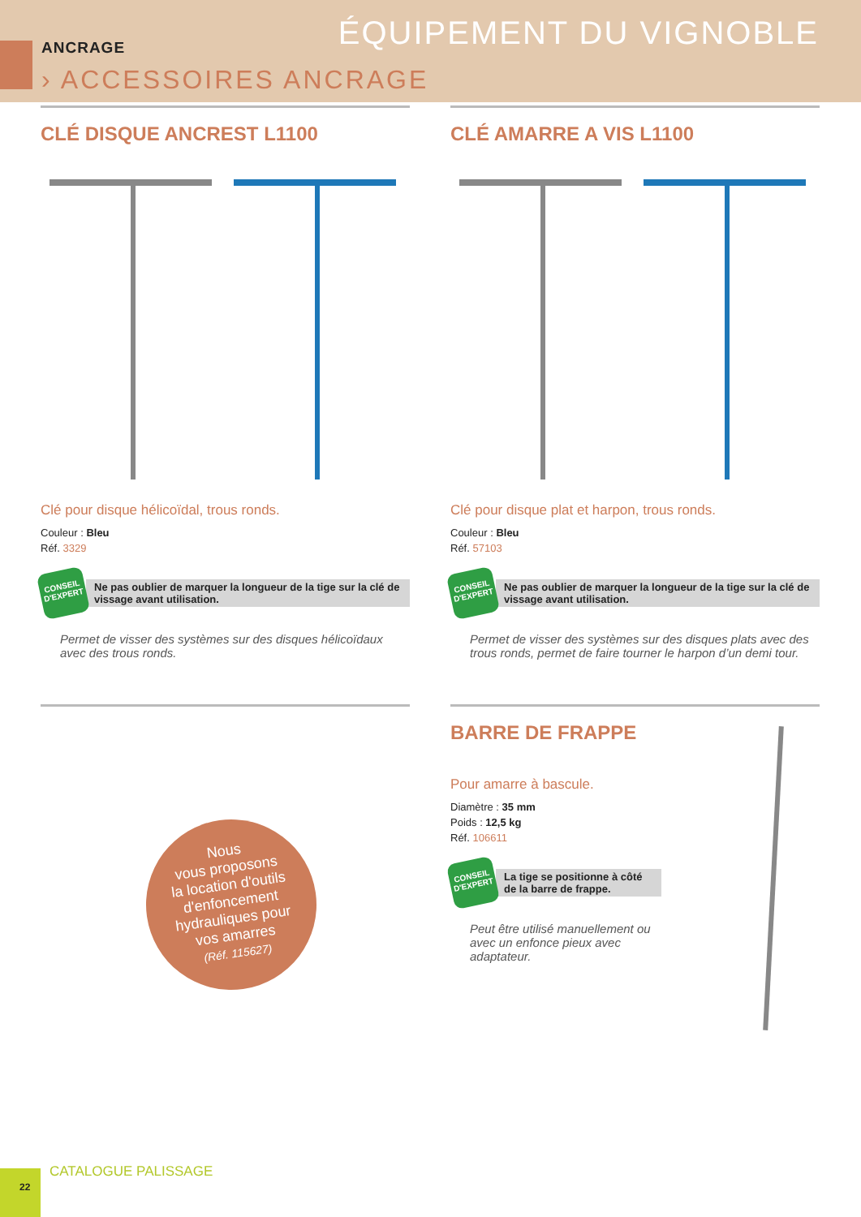ÉQUIPEMENT DU VIGNOBLE ANCRAGE
› ACCESSOIRES ANCRAGE
CLÉ DISQUE ANCREST L1100
Clé pour disque hélicoïdal, trous ronds.
Couleur : Bleu
Réf. 3329
CONSEIL D'EXPERT
Ne pas oublier de marquer la longueur de la tige sur la clé de vissage avant utilisation.
Permet de visser des systèmes sur des disques hélicoïdaux avec des trous ronds.
CLÉ AMARRE A VIS L1100
Clé pour disque plat et harpon, trous ronds.
Couleur : Bleu
Réf. 57103
CONSEIL D'EXPERT
Ne pas oublier de marquer la longueur de la tige sur la clé de vissage avant utilisation.
Permet de visser des systèmes sur des disques plats avec des trous ronds, permet de faire tourner le harpon d’un demi tour.
Nous
vous proposons
la location d'outils
d'enfoncement
hydrauliques pour
vos amarres
(Réf. 115627)
BARRE DE FRAPPE
Pour amarre à bascule.
Diamètre : 35 mm
Poids : 12,5 kg
Réf. 106611
CONSEIL D'EXPERT
La tige se positionne à côté de la barre de frappe.
Peut être utilisé manuellement ou avec un enfonce pieux avec adaptateur.
22 CATALOGUE PALISSAGE